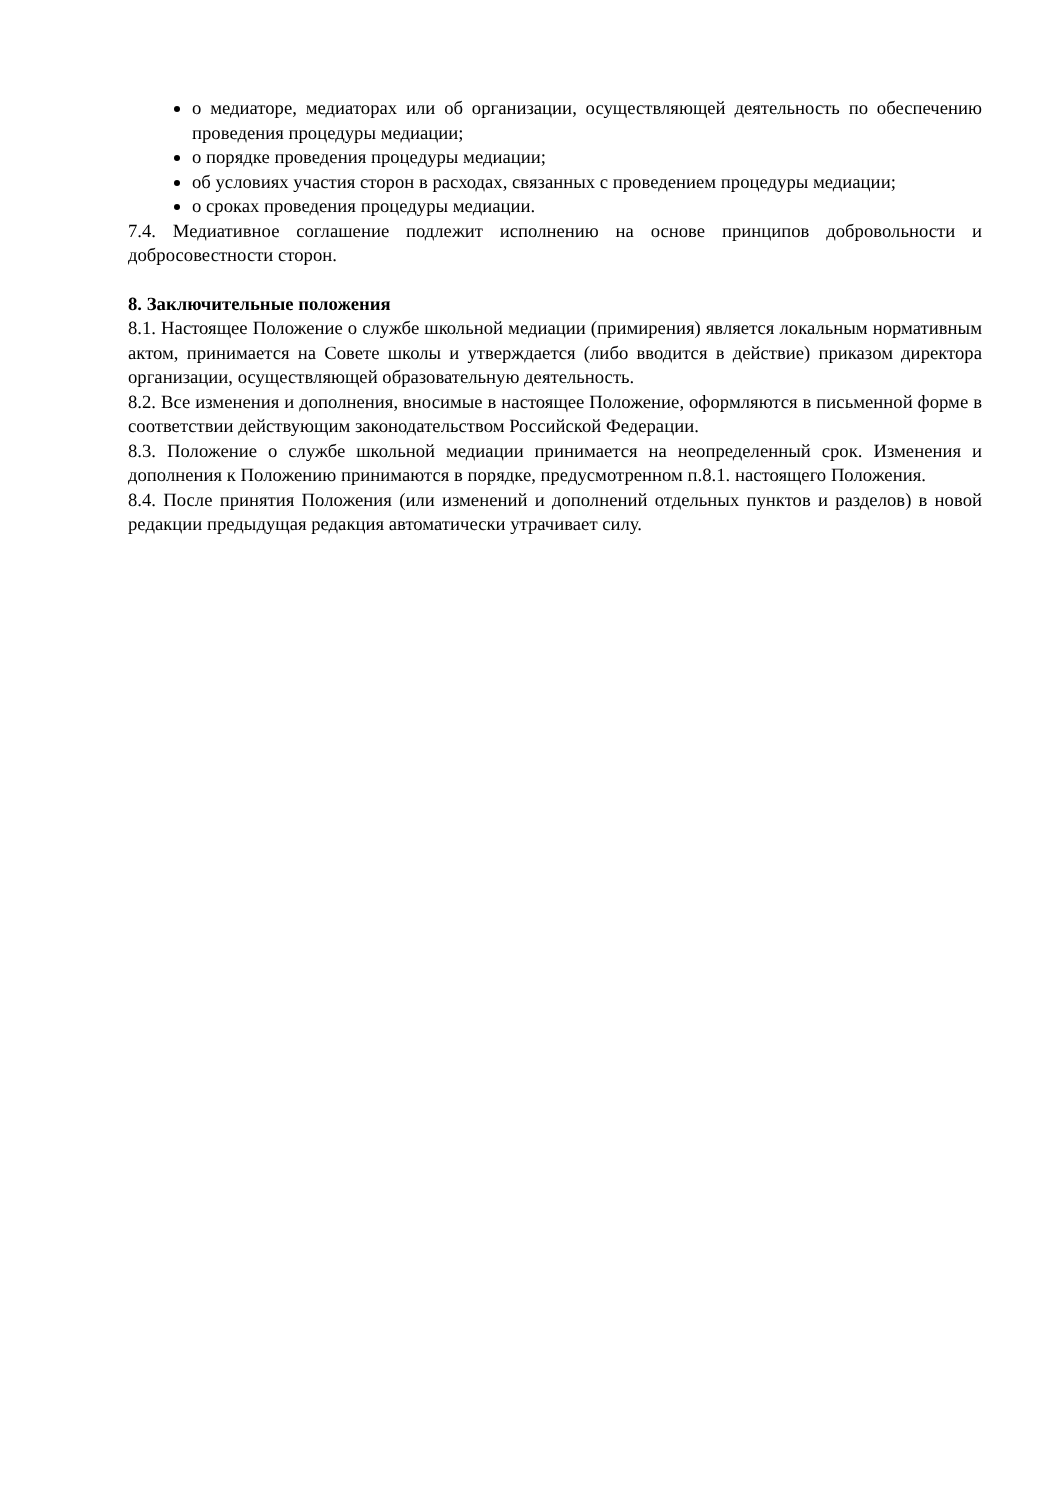о медиаторе, медиаторах или об организации, осуществляющей деятельность по обеспечению проведения процедуры медиации;
о порядке проведения процедуры медиации;
об условиях участия сторон в расходах, связанных с проведением процедуры медиации;
о сроках проведения процедуры медиации.
7.4. Медиативное соглашение подлежит исполнению на основе принципов добровольности и добросовестности сторон.
8. Заключительные положения
8.1. Настоящее Положение о службе школьной медиации (примирения) является локальным нормативным актом, принимается на Совете школы и утверждается (либо вводится в действие) приказом директора организации, осуществляющей образовательную деятельность.
8.2. Все изменения и дополнения, вносимые в настоящее Положение, оформляются в письменной форме в соответствии действующим законодательством Российской Федерации.
8.3. Положение о службе школьной медиации принимается на неопределенный срок. Изменения и дополнения к Положению принимаются в порядке, предусмотренном п.8.1. настоящего Положения.
8.4. После принятия Положения (или изменений и дополнений отдельных пунктов и разделов) в новой редакции предыдущая редакция автоматически утрачивает силу.